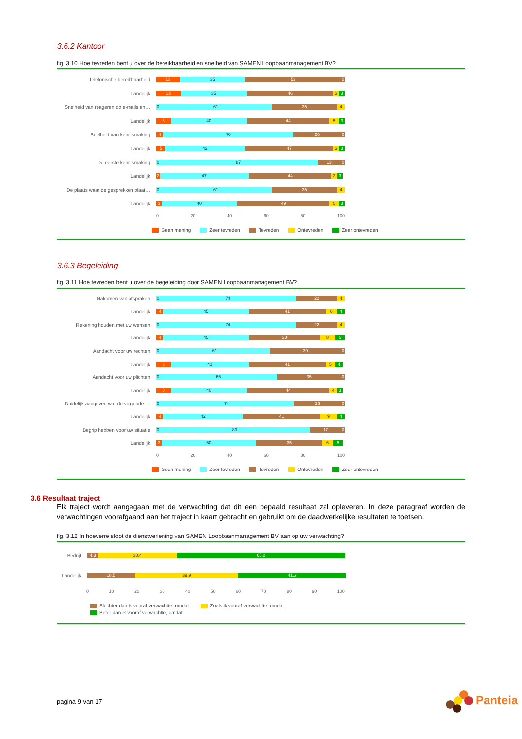3.6.2 Kantoor
fig. 3.10 Hoe tevreden bent u over de bereikbaarheid en snelheid van SAMEN Loopbaanmanagement BV?
Telefonische bereikbaarheid
13 35 52 0
Landelijk
13 35 46 3 3
Snelheid van reageren op e-mails en…
0 61 35 4
Landelijk
8 40 44 5 3
Snelheid van kennismaking
4 70 26 0
Landelijk
5 42 47 3 3
De eerste kennismaking
0 87 13 0
Landelijk
2 47 44 3 3
De plaats waar de gesprekken plaat…
0 61 35 4
Landelijk
3 40 49 5 3
0 20 40 60 80 100
Geen mening Zeer tevreden Tevreden Ontevreden Zeer ontevreden
3.6.3 Begeleiding
fig. 3.11 Hoe tevreden bent u over de begeleiding door SAMEN Loopbaanmanagement BV?
Nakomen van afspraken
0 74 22 4
Landelijk
4 45 41 6 4
Rekening houden met uw wensen
0 74 22 4
Landelijk
4 45 38 8 5
Aandacht voor uw rechten
0 61 39 0
Landelijk
8 41 41 5 4
Aandacht voor uw plichten
0 65 35 0
Landelijk
8 40 44 4 3
Duidelijk aangeven wat de volgende …
0 74 26 0
Landelijk
4 42 41 9 4
Begrip hebben voor uw situatie
0 83 17 0
Landelijk
3 50 35 6 5
0 20 40 60 80 100
Geen mening Zeer tevreden Tevreden Ontevreden Zeer ontevreden
3.6 Resultaat traject
Elk traject wordt aangegaan met de verwachting dat dit een bepaald resultaat zal opleveren. In deze paragraaf worden de verwachtingen voorafgaand aan het traject in kaart gebracht en gebruikt om de daadwerkelijke resultaten te toetsen.
fig. 3.12 In hoeverre sloot de dienstverlening van SAMEN Loopbaanmanagement BV aan op uw verwachting?
Bedrijf
4.3 30.4 65.2
Landelijk
18.5 39.9 41.6
0 10 20 30 40 50 60 70 80 90 100
Slechter dan ik vooraf verwachtte, omdat.. Zoals ik vooraf verwachtte, omdat..
Beter dan ik vooraf verwachtte, omdat..
pagina 9 van 17 Panteia